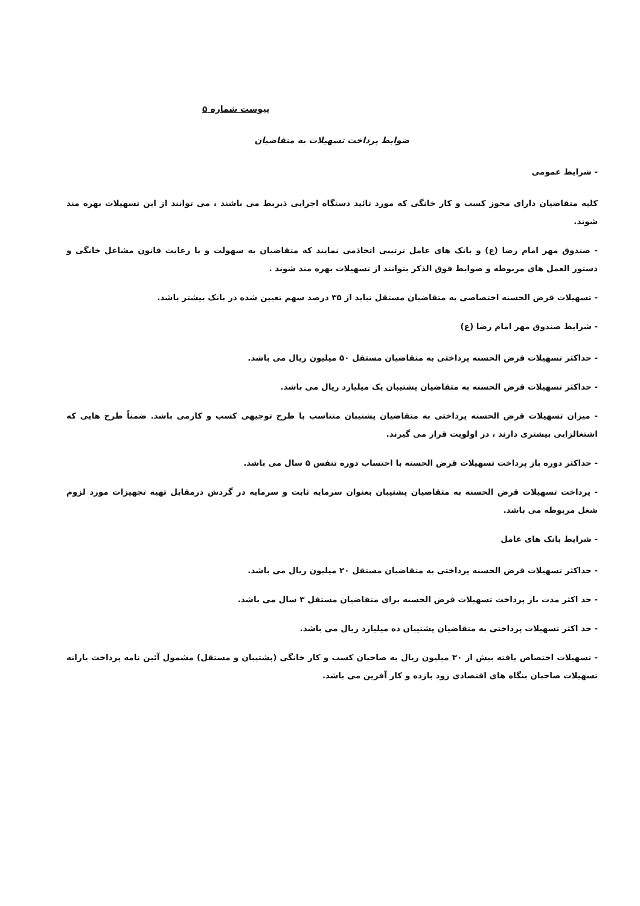پیوست شماره ۵
ضوابط پرداخت تسهیلات به متقاضیان
- شرایط عمومی
کلیه متقاضیان دارای مجوز کسب و کار خانگی که مورد تائید دستگاه اجرایی ذیربط می باشند ، می توانند از این تسهیلات بهره مند شوند.
- صندوق مهر امام رضا (ع) و بانک های عامل ترتیبی اتخاذمی نمایند که متقاضیان به سهولت و با رعایت قانون مشاغل خانگی و دستور العمل های مربوطه و ضوابط فوق الذکر بتوانند از تسهیلات بهره مند شوند .
- تسهیلات قرض الحسنه اختصاصی به متقاضیان مستقل نباید از ۳۵ درصد سهم تعیین شده در بانک بیشتر باشد.
- شرایط صندوق مهر امام رضا (ع)
- حداکثر تسهیلات قرض الحسنه پرداختی به متقاضیان مستقل ۵۰ میلیون ریال می باشد.
- حداکثر تسهیلات قرض الحسنه به متقاضیان پشتیبان یک میلیارد ریال می باشد.
- میزان تسهیلات قرض الحسنه پرداختی به متقاضیان پشتیبان متناسب با طرح توجیهی کسب و کارمی باشد. ضمناً طرح هایی که اشتغالزایی بیشتری دارند ، در اولویت قرار می گیرند.
- حداکثر دوره باز پرداخت تسهیلات قرض الحسنه با احتساب دوره تنفس ۵ سال می باشد.
- پرداخت تسهیلات قرض الحسنه به متقاضیان پشتیبان بعنوان سرمایه ثابت و سرمایه در گردش درمقابل تهیه تجهیزات مورد لزوم شغل مربوطه می باشد.
- شرایط بانک های عامل
- حداکثر تسهیلات قرض الحسنه پرداختی به متقاضیان مستقل ۲۰ میلیون ریال می باشد.
- حد اکثر مدت باز پرداخت تسهیلات قرض الحسنه برای متقاضیان مستقل ۳ سال می باشد.
- حد اکثر تسهیلات پرداختی به متقاضیان پشتیبان ده میلیارد ریال می باشد.
- تسهیلات اختصاص یافته بیش از ۳۰ میلیون ریال به صاحبان کسب و کار خانگی (پشتیبان و مستقل) مشمول آئین نامه پرداخت یارانه تسهیلات صاحبان بنگاه های اقتصادی زود بازده و کار آفرین می باشد.